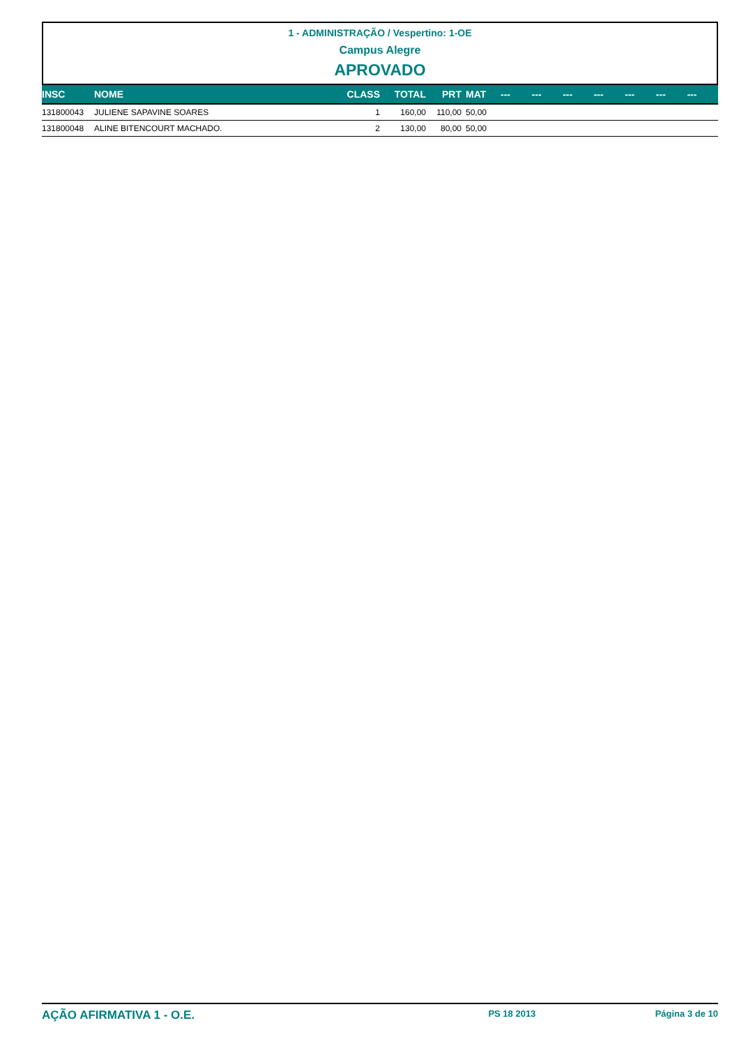1 - ADMINISTRAÇÃO / Vespertino: 1-OE
Campus Alegre
APROVADO
| INSC | NOME | CLASS | TOTAL | PRT | MAT | --- | --- | --- | --- | --- | --- | --- |
| --- | --- | --- | --- | --- | --- | --- | --- | --- | --- | --- | --- | --- |
| 131800043 | JULIENE SAPAVINE SOARES | 1 | 160,00 | 110,00 | 50,00 | | | | | | | |
| 131800048 | ALINE BITENCOURT MACHADO. | 2 | 130,00 | 80,00 | 50,00 | | | | | | | |
AÇÃO AFIRMATIVA 1 - O.E. PS 18 2013 Página 3 de 10